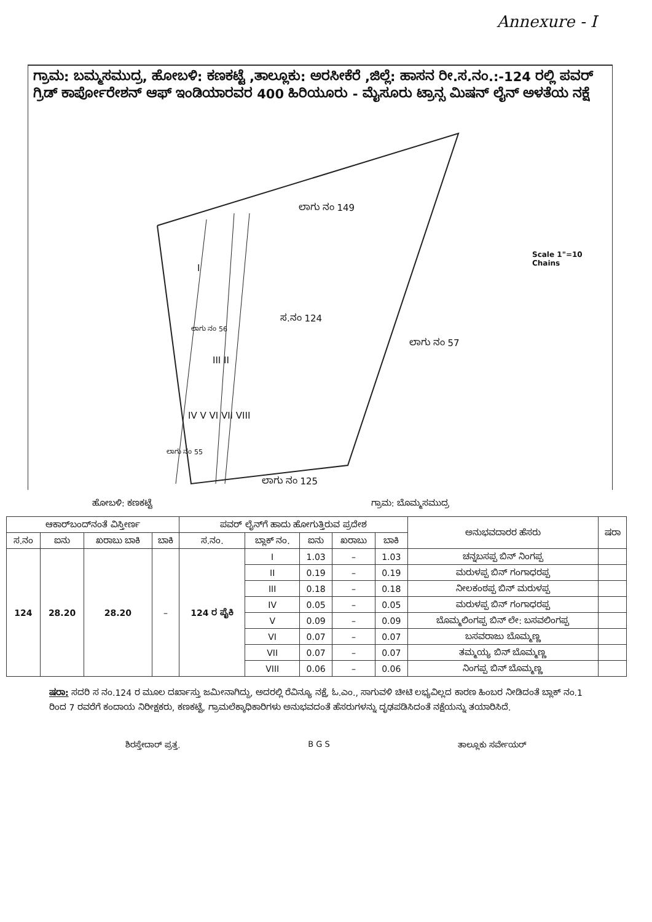Annexure - I
ಗ್ರಾಮ: ಬಮ್ಮಸಮುದ್ರ, ಹೋಬಳಿ: ಕಣಕಟ್ಟೆ ,ತಾಲ್ಲೂಕು: ಅರಸೀಕೆರೆ ,ಜಿಲ್ಲೆ: ಹಾಸನ ರೀ.ಸ.ನಂ.:-124 ರಲ್ಲಿ ಪವರ್ ಗ್ರಿಡ್ ಕಾರ್ಪೋರೇಶನ್ ಆಫ್ ಇಂಡಿಯಾರವರ 400 ಹಿರಿಯೂರು - ಮೈಸೂರು ಟ್ರಾನ್ಸ ಮಿಷನ್ ಲೈನ್ ಅಳತೆಯ ನಕ್ಷೆ
ಲಾಗು ನಂ 149
Scale 1"=10 Chains
ಸ.ನಂ 124
ಲಾಗು ನಂ 57
I
III II
ಲಾಗು ನಂ 56
IV V VI VII VIII
ಲಾಗು ನಂ 55
ಲಾಗು ನಂ 125
ಹೋಬಳಿ: ಕಣಕಟ್ಟೆ ಗ್ರಾಮ: ಬೊಮ್ಮಸಮುದ್ರ
| ಆಕಾರ್‌ಬಂದ್‌ನಂತೆ ವಿಸ್ತೀರ್ಣ | | | | ಪವರ್ ಲೈನ್‌ಗೆ ಹಾದು ಹೋಗುತ್ತಿರುವ ಪ್ರದೇಶ | | | | | ಅನುಭವದಾರರ ಹೆಸರು | ಷರಾ |
| --- | --- | --- | --- | --- | --- | --- | --- | --- | --- | --- |
| ಸ.ನಂ | ಐನು | ಖರಾಬು ಬಾಕಿ | ಬಾಕಿ | ಸ.ನಂ. | ಬ್ಲಾಕ್ ನಂ. | ಐನು | ಖರಾಬು | ಬಾಕಿ | | |
| 124 | 28.20 | 28.20 | – | 124 ರ ಪೈಕಿ | I | 1.03 | – | 1.03 | ಚನ್ನಬಸಪ್ಪ ಬಿನ್ ನಿಂಗಪ್ಪ | |
| | | | | | II | 0.19 | – | 0.19 | ಮರುಳಪ್ಪ ಬಿನ್ ಗಂಗಾಧರಪ್ಪ | |
| | | | | | III | 0.18 | – | 0.18 | ನೀಲಕಂಠಪ್ಪ ಬಿನ್ ಮರುಳಪ್ಪ | |
| | | | | | IV | 0.05 | – | 0.05 | ಮರುಳಪ್ಪ ಬಿನ್ ಗಂಗಾಧರಪ್ಪ | |
| | | | | | V | 0.09 | – | 0.09 | ಬೊಮ್ಮಲಿಂಗಪ್ಪ ಬಿನ್ ಲೇ: ಬಸವಲಿಂಗಪ್ಪ | |
| | | | | | VI | 0.07 | – | 0.07 | ಬಸವರಾಜು ಬೊಮ್ಮಣ್ಣ | |
| | | | | | VII | 0.07 | – | 0.07 | ತಮ್ಮಯ್ಯ ಬಿನ್ ಬೊಮ್ಮಣ್ಣ | |
| | | | | | VIII | 0.06 | – | 0.06 | ನಿಂಗಪ್ಪ ಬಿನ್ ಬೊಮ್ಮಣ್ಣ | |
ಷರಾ: ಸದರಿ ಸ ನಂ.124 ರ ಮೂಲ ದರ್ಖಾಸ್ತು ಜಮೀನಾಗಿದ್ದು, ಅದರಲ್ಲಿ ರೆವಿನ್ಯೂ ನಕ್ಷೆ, ಓ.ಎಂ., ಸಾಗುವಳಿ ಚೀಟಿ ಲಭ್ಯವಿಲ್ಲದ ಕಾರಣ ಹಿಂಬರ ನೀಡಿದಂತೆ ಬ್ಲಾಕ್ ನಂ.1 ರಿಂದ 7 ರವರೆಗೆ ಕಂದಾಯ ನಿರೀಕ್ಷಕರು, ಕಣಕಟ್ಟೆ, ಗ್ರಾಮಲೆಕ್ಕಾಧಿಕಾರಿಗಳು ಅನುಭವದಂತೆ ಹೆಸರುಗಳನ್ನು ದೃಢಪಡಿಸಿದಂತೆ ನಕ್ಷೆಯನ್ನು ತಯಾರಿಸಿದೆ.
ಶಿರಸ್ತೇದಾರ್ ಪ್ರತ್ತ. B G S ತಾಲ್ಲೂಕು ಸರ್ವೇಯರ್